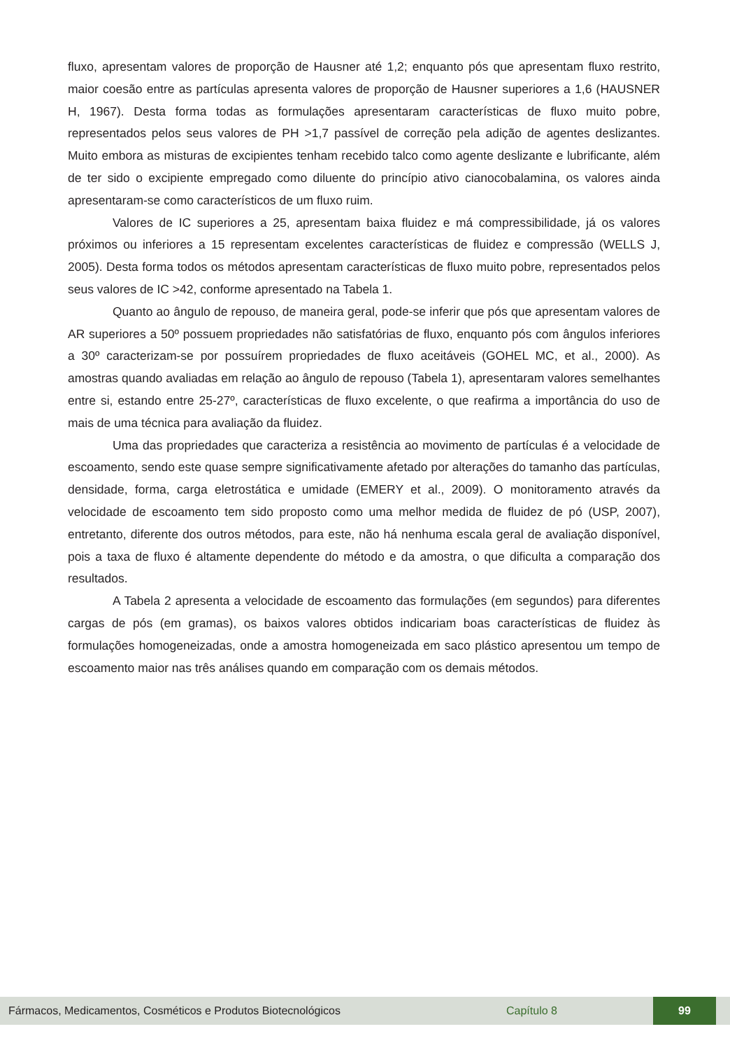fluxo, apresentam valores de proporção de Hausner até 1,2; enquanto pós que apresentam fluxo restrito, maior coesão entre as partículas apresenta valores de proporção de Hausner superiores a 1,6 (HAUSNER H, 1967). Desta forma todas as formulações apresentaram características de fluxo muito pobre, representados pelos seus valores de PH >1,7 passível de correção pela adição de agentes deslizantes. Muito embora as misturas de excipientes tenham recebido talco como agente deslizante e lubrificante, além de ter sido o excipiente empregado como diluente do princípio ativo cianocobalamina, os valores ainda apresentaram-se como característicos de um fluxo ruim.
Valores de IC superiores a 25, apresentam baixa fluidez e má compressibilidade, já os valores próximos ou inferiores a 15 representam excelentes características de fluidez e compressão (WELLS J, 2005). Desta forma todos os métodos apresentam características de fluxo muito pobre, representados pelos seus valores de IC >42, conforme apresentado na Tabela 1.
Quanto ao ângulo de repouso, de maneira geral, pode-se inferir que pós que apresentam valores de AR superiores a 50º possuem propriedades não satisfatórias de fluxo, enquanto pós com ângulos inferiores a 30º caracterizam-se por possuírem propriedades de fluxo aceitáveis (GOHEL MC, et al., 2000). As amostras quando avaliadas em relação ao ângulo de repouso (Tabela 1), apresentaram valores semelhantes entre si, estando entre 25-27º, características de fluxo excelente, o que reafirma a importância do uso de mais de uma técnica para avaliação da fluidez.
Uma das propriedades que caracteriza a resistência ao movimento de partículas é a velocidade de escoamento, sendo este quase sempre significativamente afetado por alterações do tamanho das partículas, densidade, forma, carga eletrostática e umidade (EMERY et al., 2009). O monitoramento através da velocidade de escoamento tem sido proposto como uma melhor medida de fluidez de pó (USP, 2007), entretanto, diferente dos outros métodos, para este, não há nenhuma escala geral de avaliação disponível, pois a taxa de fluxo é altamente dependente do método e da amostra, o que dificulta a comparação dos resultados.
A Tabela 2 apresenta a velocidade de escoamento das formulações (em segundos) para diferentes cargas de pós (em gramas), os baixos valores obtidos indicariam boas características de fluidez às formulações homogeneizadas, onde a amostra homogeneizada em saco plástico apresentou um tempo de escoamento maior nas três análises quando em comparação com os demais métodos.
Fármacos, Medicamentos, Cosméticos e Produtos Biotecnológicos Capítulo 8 99